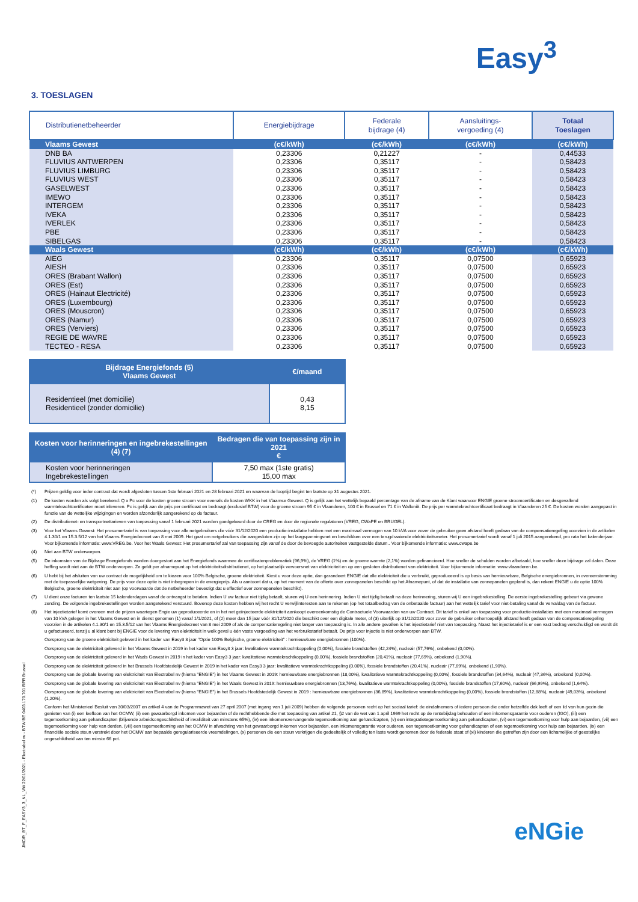Easy<sup>3</sup>
3. TOESLAGEN
| Distributienetbeheerder | Energiebijdrage | Federale bijdrage (4) | Aansluitings- vergoeding (4) | Totaal Toeslagen |
| --- | --- | --- | --- | --- |
| Vlaams Gewest | (c€/kWh) | (c€/kWh) | (c€/kWh) | (c€/kWh) |
| DNB BA | 0,23306 | 0,21227 | - | 0,44533 |
| FLUVIUS ANTWERPEN | 0,23306 | 0,35117 | - | 0,58423 |
| FLUVIUS LIMBURG | 0,23306 | 0,35117 | - | 0,58423 |
| FLUVIUS WEST | 0,23306 | 0,35117 | - | 0,58423 |
| GASELWEST | 0,23306 | 0,35117 | - | 0,58423 |
| IMEWO | 0,23306 | 0,35117 | - | 0,58423 |
| INTERGEM | 0,23306 | 0,35117 | - | 0,58423 |
| IVEKA | 0,23306 | 0,35117 | - | 0,58423 |
| IVERLEK | 0,23306 | 0,35117 | - | 0,58423 |
| PBE | 0,23306 | 0,35117 | - | 0,58423 |
| SIBELGAS | 0,23306 | 0,35117 | - | 0,58423 |
| Waals Gewest | (c€/kWh) | (c€/kWh) | (c€/kWh) | (c€/kWh) |
| AIEG | 0,23306 | 0,35117 | 0,07500 | 0,65923 |
| AIESH | 0,23306 | 0,35117 | 0,07500 | 0,65923 |
| ORES (Brabant Wallon) | 0,23306 | 0,35117 | 0,07500 | 0,65923 |
| ORES (Est) | 0,23306 | 0,35117 | 0,07500 | 0,65923 |
| ORES (Hainaut Electricité) | 0,23306 | 0,35117 | 0,07500 | 0,65923 |
| ORES (Luxembourg) | 0,23306 | 0,35117 | 0,07500 | 0,65923 |
| ORES (Mouscron) | 0,23306 | 0,35117 | 0,07500 | 0,65923 |
| ORES (Namur) | 0,23306 | 0,35117 | 0,07500 | 0,65923 |
| ORES (Verviers) | 0,23306 | 0,35117 | 0,07500 | 0,65923 |
| REGIE DE WAVRE | 0,23306 | 0,35117 | 0,07500 | 0,65923 |
| TECTEO - RESA | 0,23306 | 0,35117 | 0,07500 | 0,65923 |
| Bijdrage Energiefonds (5) Vlaams Gewest | €/maand |
| Residentieel (met domicilie) Residentieel (zonder domicilie) | 0,43 8,15 |
| Kosten voor herinneringen en ingebrekestellingen (4) (7) | Bedragen die van toepassing zijn in 2021 € |
| Kosten voor herinneringen Ingebrekestellingen | 7,50 max (1ste gratis) 15,00 max |
(*) Prijzen geldig voor ieder contract dat wordt afgesloten tussen 1ste februari 2021 en 28 februari 2021 en waarvan de looptijd begint ten laatste op 31 augustus 2021.
(1) De kosten worden als volgt berekend: Q x Pc voor de kosten groene stroom voor evenals de kosten WKK in het Vlaamse Gewest. Q is gelijk aan het wettelijk bepaald percentage van de afname van de Klant waarvoor ENGIE groene stroomcertificaten en desgevallend warmtekrachtcertificaten moet inleveren. Pc is gelijk aan de prijs per certificaat en bedraagt (exclusief BTW) voor de groene stroom 95 € in Vlaanderen, 100 € in Brussel en 71 € in Wallonië. De prijs per warmtekrachtcertificaat bedraagt in Vlaanderen 25 €. De kosten worden aangepast in functie van de wettelijke wijzigingen en worden afzonderlijk aangerekend op de factuur.
(2) De distributienet- en transportnettarieven van toepassing vanaf 1 februari 2021 worden goedgekeurd door de CREG en door de regionale regulatoren (VREG, CWaPE en BRUGEL).
(3) Voor het Vlaams Gewest: Het prosumertarief is van toepassing voor alle netgebruikers die vóór 31/12/2020 een productie-installatie hebben met een maximaal vermogen van 10 kVA voor zover de gebruiker geen afstand heeft gedaan van de compensatieregeling voorzien in de artikelen 4.1.30/1 en 15.3.5/12 van het Vlaams Energiedecreet van 8 mei 2009. Het gaat om netgebruikers die aangesloten zijn op het laagspanningsnet en beschikken over een terugdraaiende elektriciteitsmeter. Het prosumertarief wordt vanaf 1 juli 2015 aangerekend, pro rata het kalenderjaar. Voor bijkomende informatie: www.VREG.be. Voor het Waals Gewest: Het prosumertarief zal van toepassing zijn vanaf de door de bevoegde autoriteiten vastgestelde datum.. Voor bijkomende informatie: www.cwape.be
(4) Niet aan BTW onderworpen.
(5) De inkomsten van de Bijdrage Energiefonds worden doorgestort aan het Energiefonds waarmee de certificatenproblematiek (96,9%), de VREG (1%) en de groene warmte (2,1%) worden gefinancieerd. Hoe sneller de schulden worden afbetaald, hoe sneller deze bijdrage zal dalen. Deze heffing wordt niet aan de BTW onderworpen. Ze geldt per afnamepunt op het elektriciteitsdistributienet, op het plaatselijk vervoersnet van elektriciteit en op een gesloten distributienet van elektriciteit. Voor bijkomende informatie: www.vlaanderen.be.
(6) U hebt bij het afsluiten van uw contract de mogelijkheid om te kiezen voor 100% Belgische, groene elektriciteit. Kiest u voor deze optie, dan garandeert ENGIE dat alle elektriciteit die u verbruikt, geproduceerd is op basis van hernieuwbare, Belgische energiebronnen, in overeenstemming met de toepasselijke wetgeving. De prijs voor deze optie is niet inbegrepen in de energieprijs. Als u aantoont dat u, op het moment van de offerte over zonnepanelen beschikt op het Afnamepunt, of dat de installatie van zonnepanelen gepland is, dan rekent ENGIE u de optie 100% Belgische, groene elektriciteit niet aan (op voorwaarde dat de netbeheerder bevestigt dat u effectief over zonnepanelen beschikt).
(7) U dient onze facturen ten laatste 15 kalenderdagen vanaf de ontvangst te betalen. Indien U uw factuur niet tijdig betaalt, sturen wij U een herinnering. Indien U niet tijdig betaalt na deze herinnering, sturen wij U een ingebrekestelling. De eerste ingebrekestelling gebeurt via gewone zending. De volgende ingebrekestellingen worden aangetekend verstuurd. Bovenop deze kosten hebben wij het recht U verwijlinteresten aan te rekenen (op het totaalbedrag van de onbetaalde factuur) aan het wettelijk tarief voor niet-betaling vanaf de vervaldag van de factuur.
(8) Het injectietarief komt overeen met de prijzen waartegen Engie uw geproduceerde en in het net geïnjecteerde elektriciteit aankoopt overeenkomstig de Contractuele Voorwaarden van uw Contract. Dit tarief is enkel van toepassing voor productie-installaties met een maximaal vermogen van 10 kVA gelegen in het Vlaams Gewest en in dienst genomen (1) vanaf 1/1/2021, of (2) meer dan 15 jaar vóór 31/12/2020 die beschikt over een digitale meter, of (3) uiterlijk op 31/12/2020 voor zover de gebruiker onherroepelijk afstand heeft gedaan van de compensatieregeling voorzien in de artikelen 4.1.30/1 en 15.3.5/12 van het Vlaams Energiedecreet van 8 mei 2009 of als de compensatieregeling niet langer van toepassing is. In alle andere gevallen is het injectietarief niet van toepassing. Naast het injectietarief is er een vast bedrag verschuldigd en wordt dit u gefactureerd, tenzij u al klant bent bij ENGIE voor de levering van elektriciteit in welk geval u één vaste vergoeding van het verbruikstarief betaalt. De prijs voor injectie is niet onderworpen aan BTW.
Oorsprong van de groene elektriciteit geleverd in het kader van Easy3 3 jaar "Optie 100% Belgische, groene elektriciteit" : hernieuwbare energiebronnen (100%).
Oorsprong van de elektriciteit geleverd in het Vlaams Gewest in 2019 in het kader van Easy3 3 jaar: kwalitatieve warmtekrachtkoppeling (0,00%), fossiele brandstoffen (42,24%), nucleair (57,76%), onbekend (0,00%).
Oorsprong van de elektriciteit geleverd in het Waals Gewest in 2019 in het kader van Easy3 3 jaar: kwalitatieve warmtekrachtkoppeling (0,00%), fossiele brandstoffen (20,41%), nucleair (77,69%), onbekend (1,90%).
Oorsprong van de elektriciteit geleverd in het Brussels Hoofdstedelijk Gewest in 2019 in het kader van Easy3 3 jaar: kwalitatieve warmtekrachtkoppeling (0,00%), fossiele brandstoffen (20,41%), nucleair (77,69%), onbekend (1,90%).
Oorsprong van de globale levering van elektriciteit van Electrabel nv (hierna "ENGIE") in het Vlaams Gewest in 2019: hernieuwbare energiebronnen (18,00%), kwalitatieve warmtekrachtkoppeling (0,00%), fossiele brandstoffen (34,64%), nucleair (47,36%), onbekend (0,00%).
Oorsprong van de globale levering van elektriciteit van Electrabel nv (hierna "ENGIE") in het Waals Gewest in 2019: hernieuwbare energiebronnen (13,76%), kwalitatieve warmtekrachtkoppeling (0,00%), fossiele brandstoffen (17,60%), nucleair (66,99%), onbekend (1,64%).
Oorsprong van de globale levering van elektriciteit van Electrabel nv (hierna "ENGIE") in het Brussels Hoofdstedelijk Gewest in 2019 : hernieuwbare energiebronnen (36,89%), kwalitatieve warmtekrachtkoppeling (0,00%), fossiele brandstoffen (12,88%), nucleair (49,03%), onbekend (1,20%).
Conform het Ministerieel Besluit van 30/03/2007 en artikel 4 van de Programmawet van 27 april 2007 (met ingang van 1 juli 2009) hebben de volgende personen recht op het sociaal tarief: de eindafnemers of iedere persoon die onder hetzelfde dak leeft of een lid van hun gezin die genieten van (i) een leefloon van het OCMW, (ii) een gewaarborgd inkomen voor bejaarden of de rechthebbende die met toepassing van artikel 21, §2 van de wet van 1 april 1969 het recht op de rentebijslag behouden of een inkomensgarantie voor ouderen (IGO), (iii) een tegemoetkoming aan gehandicapten (blijvende arbeidsongeschiktheid of invaliditeit van minstens 65%), (iv) een inkomensvervangende tegemoetkoming aan gehandicapten, (v) een integratietegemoetkoming aan gehandicapten, (vi) een tegemoetkoming voor hulp aan bejaarden, (vii) een tegemoetkoming voor hulp van derden, (viii) een tegemoetkoming van het OCMW in afwachting van het gewaarborgd inkomen voor bejaarden, een inkomensgarantie voor ouderen, een tegemoetkoming voor gehandicapten of een tegemoetkoming voor hulp aan bejaarden, (ix) een financiële sociale steun verstrekt door het OCMW aan bepaalde geregulariseerde vreemdelingen, (x) personen die een steun verkrijgen die gedeeltelijk of volledig ten laste wordt genomen door de federale staat of (xi) kinderen die getroffen zijn door een lichamelijke of geestelijke ongeschiktheid van ten minste 66 pct.
JMC/R_BT_F_EASY3_3_NL_VW 22/01/2021 - Electrabel nv - BTW BE 0403.170.701 RPR Brussel
eNGie